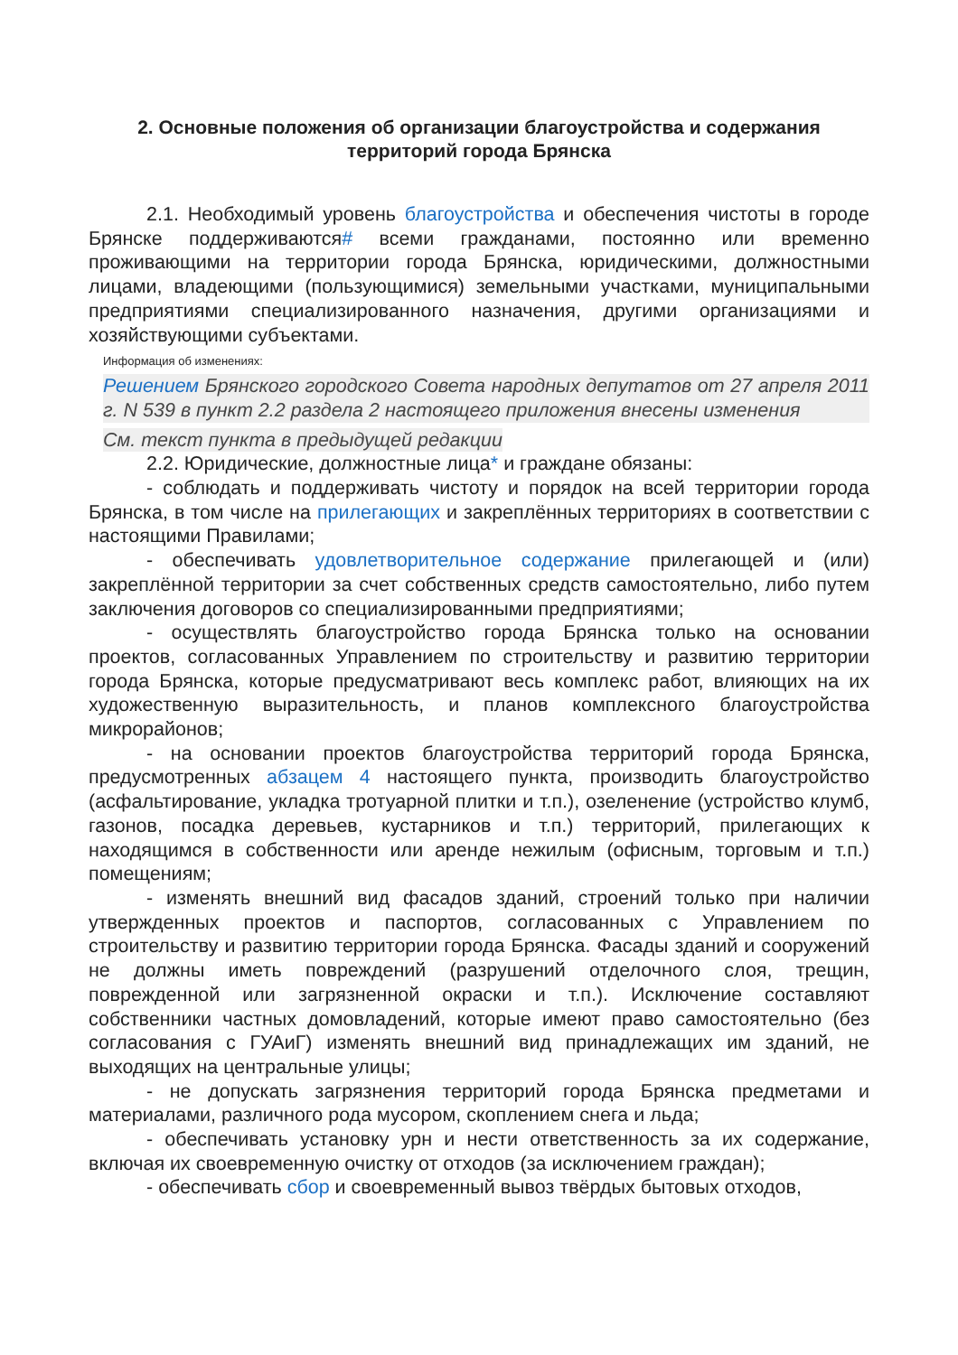2. Основные положения об организации благоустройства и содержания
территорий города Брянска
2.1. Необходимый уровень благоустройства и обеспечения чистоты в городе Брянске поддерживаются# всеми гражданами, постоянно или временно проживающими на территории города Брянска, юридическими, должностными лицами, владеющими (пользующимися) земельными участками, муниципальными предприятиями специализированного назначения, другими организациями и хозяйствующими субъектами.
Информация об изменениях:
Решением Брянского городского Совета народных депутатов от 27 апреля 2011 г. N 539 в пункт 2.2 раздела 2 настоящего приложения внесены изменения
См. текст пункта в предыдущей редакции
2.2. Юридические, должностные лица* и граждане обязаны:
- соблюдать и поддерживать чистоту и порядок на всей территории города Брянска, в том числе на прилегающих и закреплённых территориях в соответствии с настоящими Правилами;
- обеспечивать удовлетворительное содержание прилегающей и (или) закреплённой территории за счет собственных средств самостоятельно, либо путем заключения договоров со специализированными предприятиями;
- осуществлять благоустройство города Брянска только на основании проектов, согласованных Управлением по строительству и развитию территории города Брянска, которые предусматривают весь комплекс работ, влияющих на их художественную выразительность, и планов комплексного благоустройства микрорайонов;
- на основании проектов благоустройства территорий города Брянска, предусмотренных абзацем 4 настоящего пункта, производить благоустройство (асфальтирование, укладка тротуарной плитки и т.п.), озеленение (устройство клумб, газонов, посадка деревьев, кустарников и т.п.) территорий, прилегающих к находящимся в собственности или аренде нежилым (офисным, торговым и т.п.) помещениям;
- изменять внешний вид фасадов зданий, строений только при наличии утвержденных проектов и паспортов, согласованных с Управлением по строительству и развитию территории города Брянска. Фасады зданий и сооружений не должны иметь повреждений (разрушений отделочного слоя, трещин, поврежденной или загрязненной окраски и т.п.). Исключение составляют собственники частных домовладений, которые имеют право самостоятельно (без согласования с ГУАиГ) изменять внешний вид принадлежащих им зданий, не выходящих на центральные улицы;
- не допускать загрязнения территорий города Брянска предметами и материалами, различного рода мусором, скоплением снега и льда;
- обеспечивать установку урн и нести ответственность за их содержание, включая их своевременную очистку от отходов (за исключением граждан);
- обеспечивать сбор и своевременный вывоз твёрдых бытовых отходов,